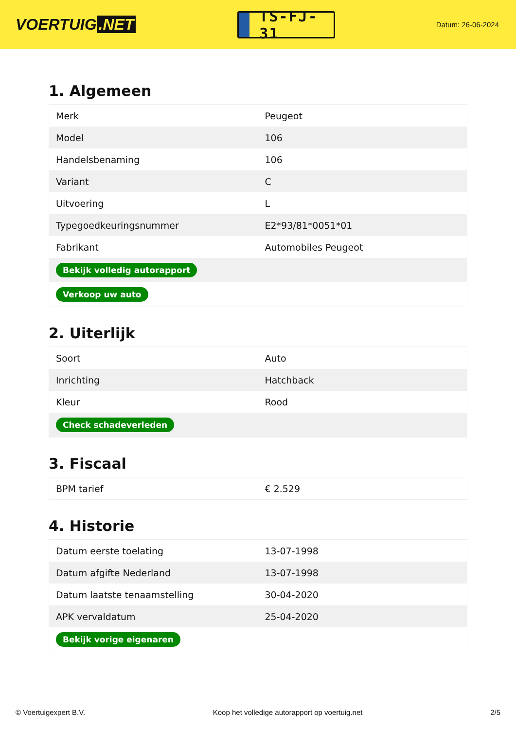VOERTUIG.NET
TS-FJ-31
Datum: 26-06-2024
1. Algemeen
| Merk | Peugeot |
| Model | 106 |
| Handelsbenaming | 106 |
| Variant | C |
| Uitvoering | L |
| Typegoedkeuringsnummer | E2*93/81*0051*01 |
| Fabrikant | Automobiles Peugeot |
| Bekijk volledig autorapport | |
| Verkoop uw auto | |
2. Uiterlijk
| Soort | Auto |
| Inrichting | Hatchback |
| Kleur | Rood |
| Check schadeverleden | |
3. Fiscaal
| BPM tarief | € 2.529 |
4. Historie
| Datum eerste toelating | 13-07-1998 |
| Datum afgifte Nederland | 13-07-1998 |
| Datum laatste tenaamstelling | 30-04-2020 |
| APK vervaldatum | 25-04-2020 |
| Bekijk vorige eigenaren | |
© Voertuigexpert B.V. Koop het volledige autorapport op voertuig.net 2/5